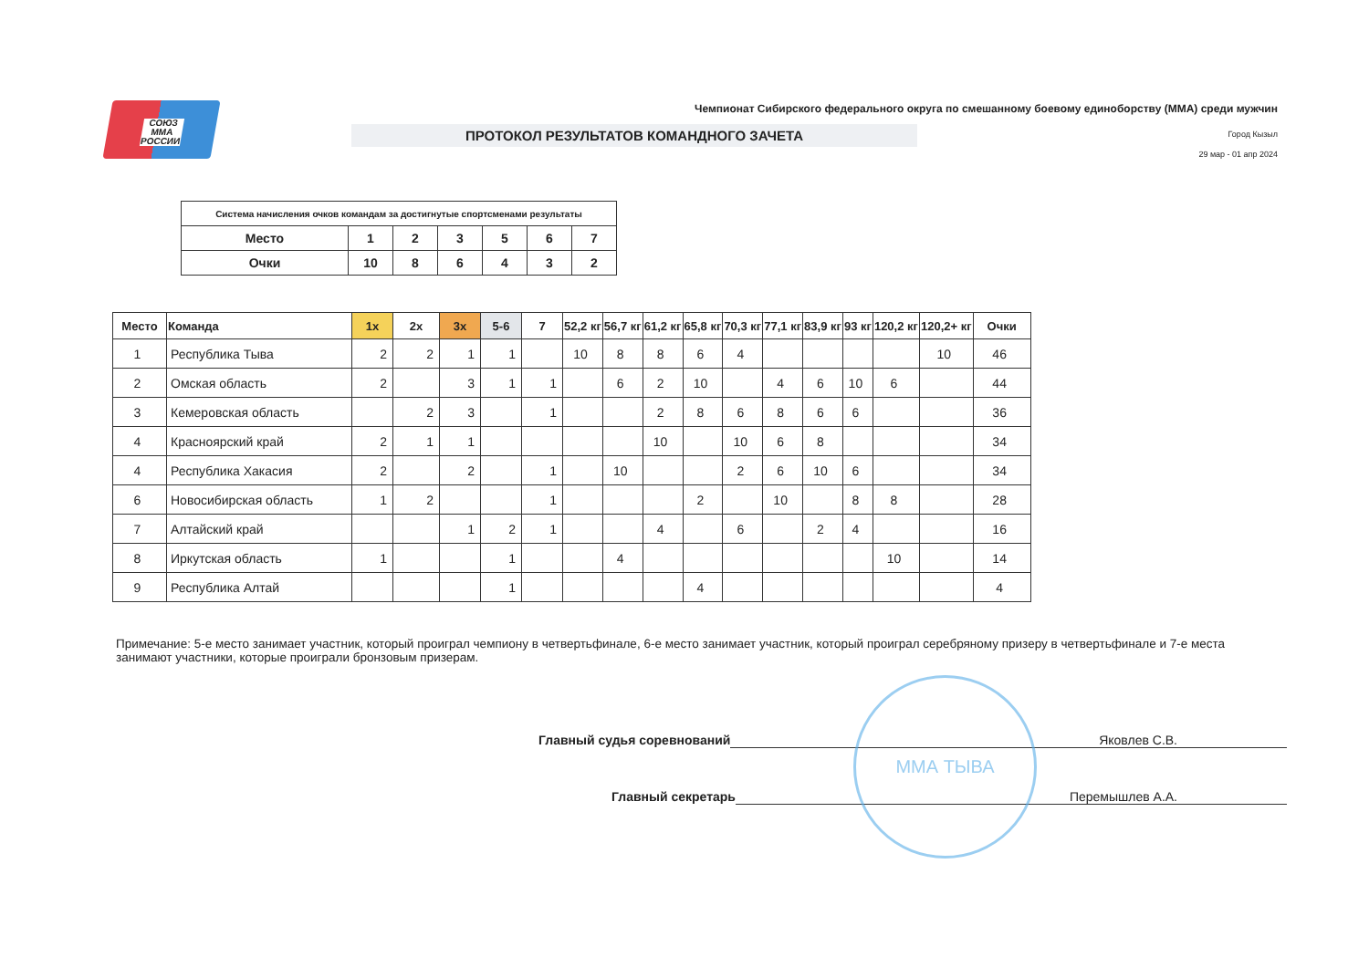СОЮЗ ММА РОССИИ
Чемпионат Сибирского федерального округа по смешанному боевому единоборству (ММА) среди мужчин
ПРОТОКОЛ РЕЗУЛЬТАТОВ КОМАНДНОГО ЗАЧЕТА
Город Кызыл
29 мар - 01 апр 2024
| Система начисления очков командам за достигнутые спортсменами результаты | | | | | | |
| Место | 1 | 2 | 3 | 5 | 6 | 7 |
| Очки | 10 | 8 | 6 | 4 | 3 | 2 |
| Место | Команда | 1х | 2х | 3х | 5-6 | 7 | 52,2 кг | 56,7 кг | 61,2 кг | 65,8 кг | 70,3 кг | 77,1 кг | 83,9 кг | 93 кг | 120,2 кг | 120,2+ кг | Очки |
| --- | --- | --- | --- | --- | --- | --- | --- | --- | --- | --- | --- | --- | --- | --- | --- | --- | --- |
| 1 | Республика Тыва | 2 | 2 | 1 | 1 | | 10 | 8 | 8 | 6 | 4 | | | | | 10 | 46 |
| 2 | Омская область | 2 | | 3 | 1 | 1 | | 6 | 2 | 10 | | 4 | 6 | 10 | 6 | | 44 |
| 3 | Кемеровская область | | 2 | 3 | | 1 | | | 2 | 8 | 6 | 8 | 6 | 6 | | | 36 |
| 4 | Красноярский край | 2 | 1 | 1 | | | | | 10 | | 10 | 6 | 8 | | | | 34 |
| 4 | Республика Хакасия | 2 | | 2 | | 1 | | 10 | | | 2 | 6 | 10 | 6 | | | 34 |
| 6 | Новосибирская область | 1 | 2 | | | 1 | | | | 2 | | 10 | | 8 | 8 | | 28 |
| 7 | Алтайский край | | | 1 | 2 | 1 | | | 4 | | 6 | | 2 | 4 | | | 16 |
| 8 | Иркутская область | 1 | | | 1 | | | 4 | | | | | | | 10 | | 14 |
| 9 | Республика Алтай | | | | 1 | | | | | 4 | | | | | | | 4 |
Примечание: 5-е место занимает участник, который проиграл чемпиону в четвертьфинале, 6-е место занимает участник, который проиграл серебряному призеру в четвертьфинале и 7-е места занимают участники, которые проиграли бронзовым призерам.
Главный судья соревнований Яковлев С.В.
Главный секретарь Перемышлев А.А.
ММА ТЫВА